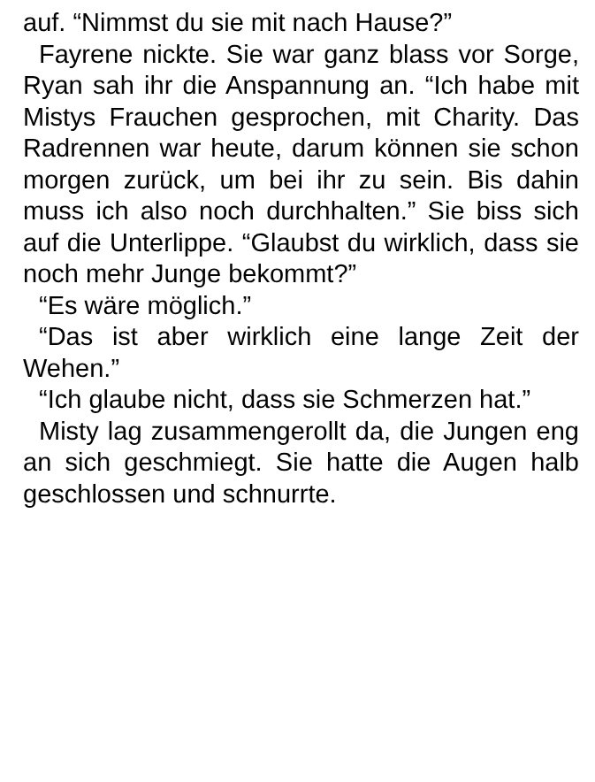auf. “Nimmst du sie mit nach Hause?”
Fayrene nickte. Sie war ganz blass vor Sorge, Ryan sah ihr die Anspannung an. “Ich habe mit Mistys Frauchen gesprochen, mit Charity. Das Radrennen war heute, darum können sie schon morgen zurück, um bei ihr zu sein. Bis dahin muss ich also noch durchhalten.” Sie biss sich auf die Unterlippe. “Glaubst du wirklich, dass sie noch mehr Junge bekommt?”
“Es wäre möglich.”
“Das ist aber wirklich eine lange Zeit der Wehen.”
“Ich glaube nicht, dass sie Schmerzen hat.”
Misty lag zusammengerollt da, die Jungen eng an sich geschmiegt. Sie hatte die Augen halb geschlossen und schnurrte.